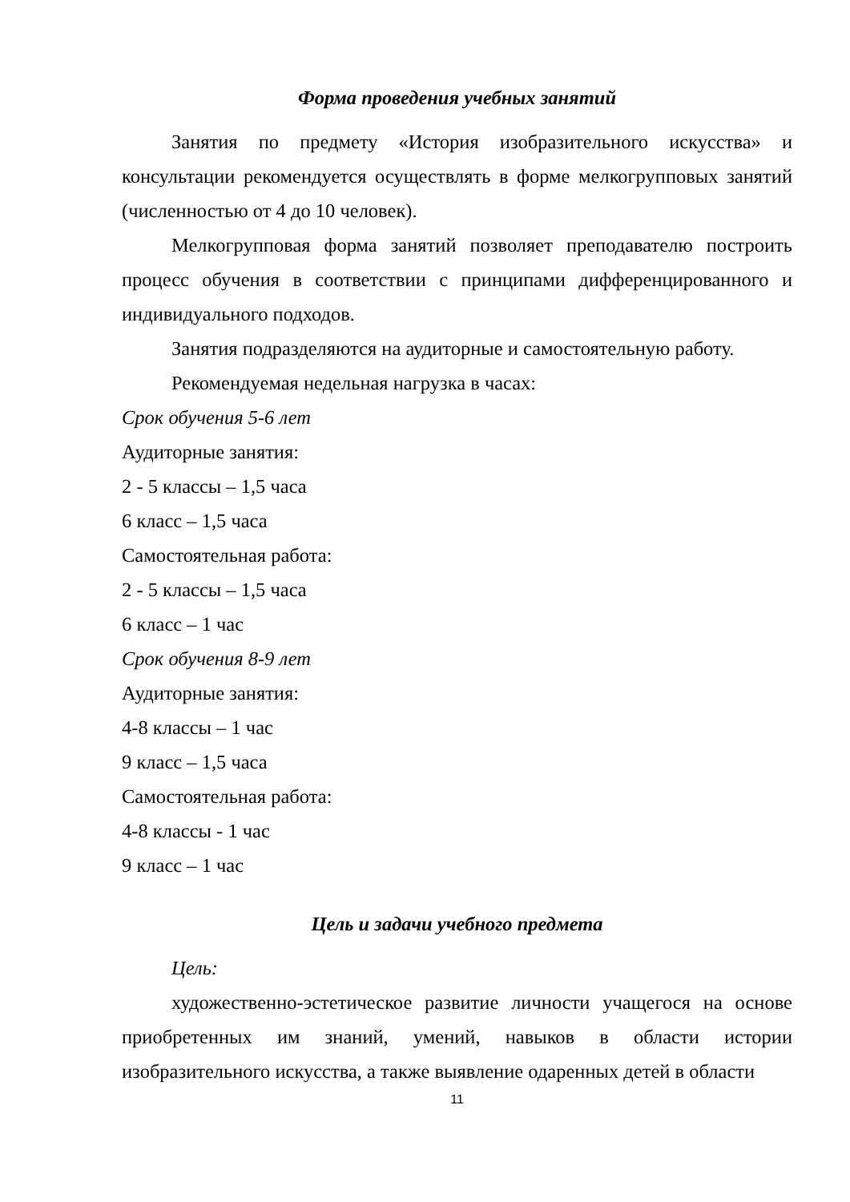Форма проведения учебных занятий
Занятия по предмету «История изобразительного искусства» и консультации рекомендуется осуществлять в форме мелкогрупповых занятий (численностью от 4 до 10 человек).
Мелкогрупповая форма занятий позволяет преподавателю построить процесс обучения в соответствии с принципами дифференцированного и индивидуального подходов.
Занятия подразделяются на аудиторные и самостоятельную работу.
Рекомендуемая недельная нагрузка в часах:
Срок обучения 5-6 лет
Аудиторные занятия:
2 - 5 классы – 1,5 часа
6 класс – 1,5 часа
Самостоятельная работа:
2 - 5 классы – 1,5 часа
6 класс – 1 час
Срок обучения 8-9 лет
Аудиторные занятия:
4-8 классы – 1 час
9 класс – 1,5 часа
Самостоятельная работа:
4-8 классы - 1 час
9 класс – 1 час
Цель и задачи учебного предмета
Цель:
художественно-эстетическое развитие личности учащегося на основе приобретенных им знаний, умений, навыков в области истории изобразительного искусства, а также выявление одаренных детей в области
11